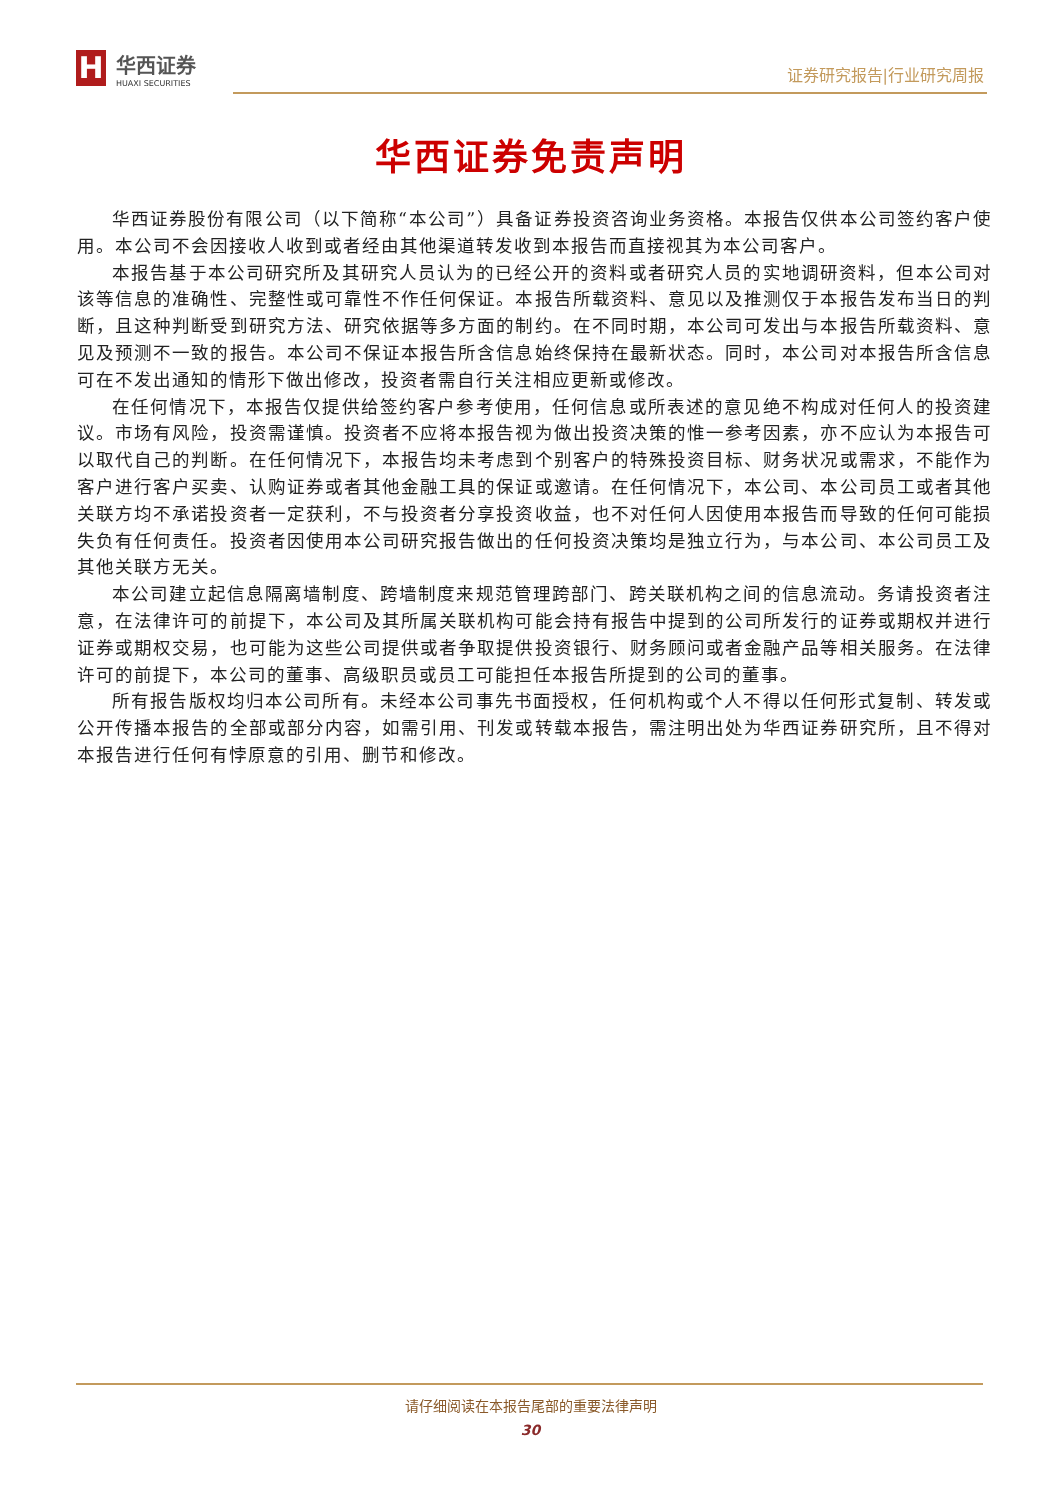H
华西证券
HUAXI SECURITIES
证券研究报告|行业研究周报
华西证券免责声明
华西证券股份有限公司（以下简称“本公司”）具备证券投资咨询业务资格。本报告仅供本公司签约客户使用。本公司不会因接收人收到或者经由其他渠道转发收到本报告而直接视其为本公司客户。
本报告基于本公司研究所及其研究人员认为的已经公开的资料或者研究人员的实地调研资料，但本公司对该等信息的准确性、完整性或可靠性不作任何保证。本报告所载资料、意见以及推测仅于本报告发布当日的判断，且这种判断受到研究方法、研究依据等多方面的制约。在不同时期，本公司可发出与本报告所载资料、意见及预测不一致的报告。本公司不保证本报告所含信息始终保持在最新状态。同时，本公司对本报告所含信息可在不发出通知的情形下做出修改，投资者需自行关注相应更新或修改。
在任何情况下，本报告仅提供给签约客户参考使用，任何信息或所表述的意见绝不构成对任何人的投资建议。市场有风险，投资需谨慎。投资者不应将本报告视为做出投资决策的惟一参考因素，亦不应认为本报告可以取代自己的判断。在任何情况下，本报告均未考虑到个别客户的特殊投资目标、财务状况或需求，不能作为客户进行客户买卖、认购证券或者其他金融工具的保证或邀请。在任何情况下，本公司、本公司员工或者其他关联方均不承诺投资者一定获利，不与投资者分享投资收益，也不对任何人因使用本报告而导致的任何可能损失负有任何责任。投资者因使用本公司研究报告做出的任何投资决策均是独立行为，与本公司、本公司员工及其他关联方无关。
本公司建立起信息隔离墙制度、跨墙制度来规范管理跨部门、跨关联机构之间的信息流动。务请投资者注意，在法律许可的前提下，本公司及其所属关联机构可能会持有报告中提到的公司所发行的证券或期权并进行证券或期权交易，也可能为这些公司提供或者争取提供投资银行、财务顾问或者金融产品等相关服务。在法律许可的前提下，本公司的董事、高级职员或员工可能担任本报告所提到的公司的董事。
所有报告版权均归本公司所有。未经本公司事先书面授权，任何机构或个人不得以任何形式复制、转发或公开传播本报告的全部或部分内容，如需引用、刊发或转载本报告，需注明出处为华西证券研究所，且不得对本报告进行任何有悖原意的引用、删节和修改。
请仔细阅读在本报告尾部的重要法律声明
30